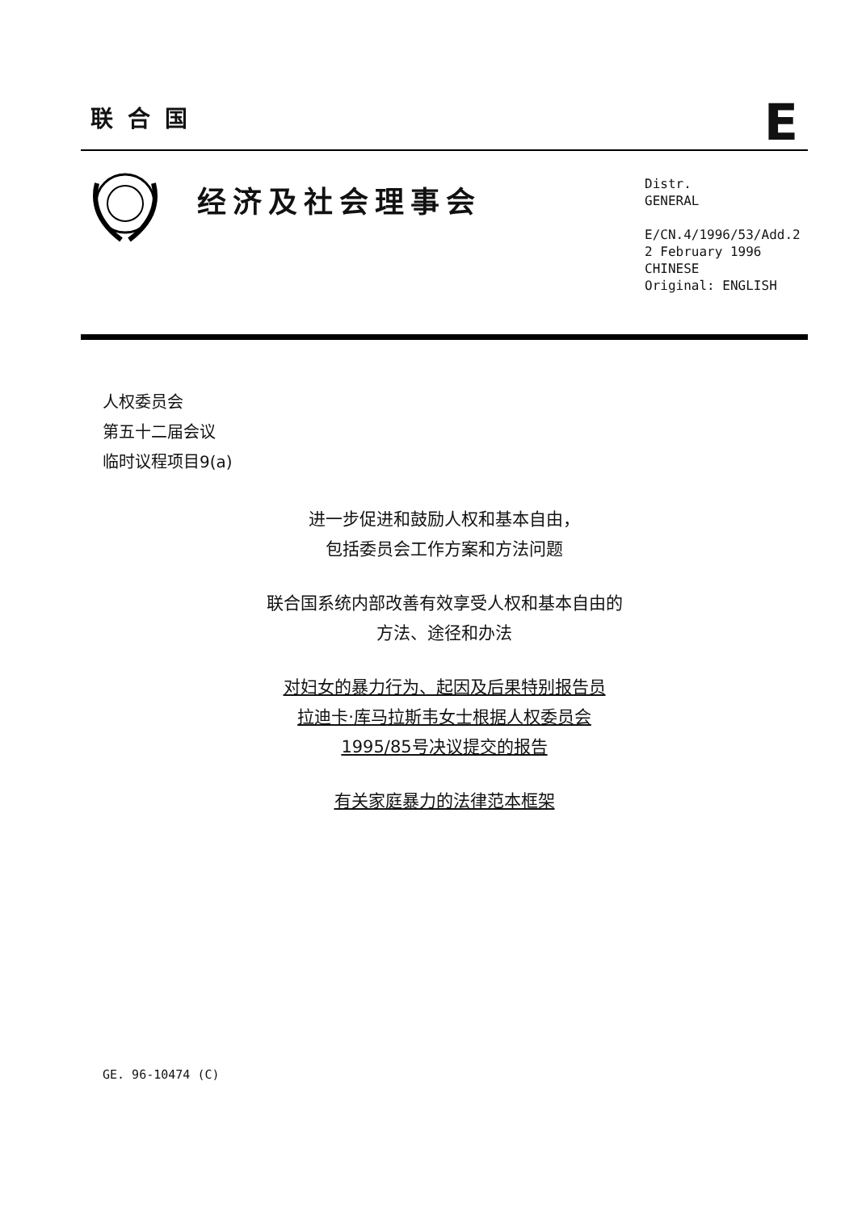联合国 E
经济及社会理事会
Distr.
GENERAL
E/CN.4/1996/53/Add.2
2 February 1996
CHINESE
Original: ENGLISH
人权委员会
第五十二届会议
临时议程项目9(a)
进一步促进和鼓励人权和基本自由，
包括委员会工作方案和方法问题
联合国系统内部改善有效享受人权和基本自由的
方法、途径和办法
对妇女的暴力行为、起因及后果特别报告员
拉迪卡·库马拉斯韦女士根据人权委员会
1995/85号决议提交的报告
有关家庭暴力的法律范本框架
GE. 96-10474 (C)